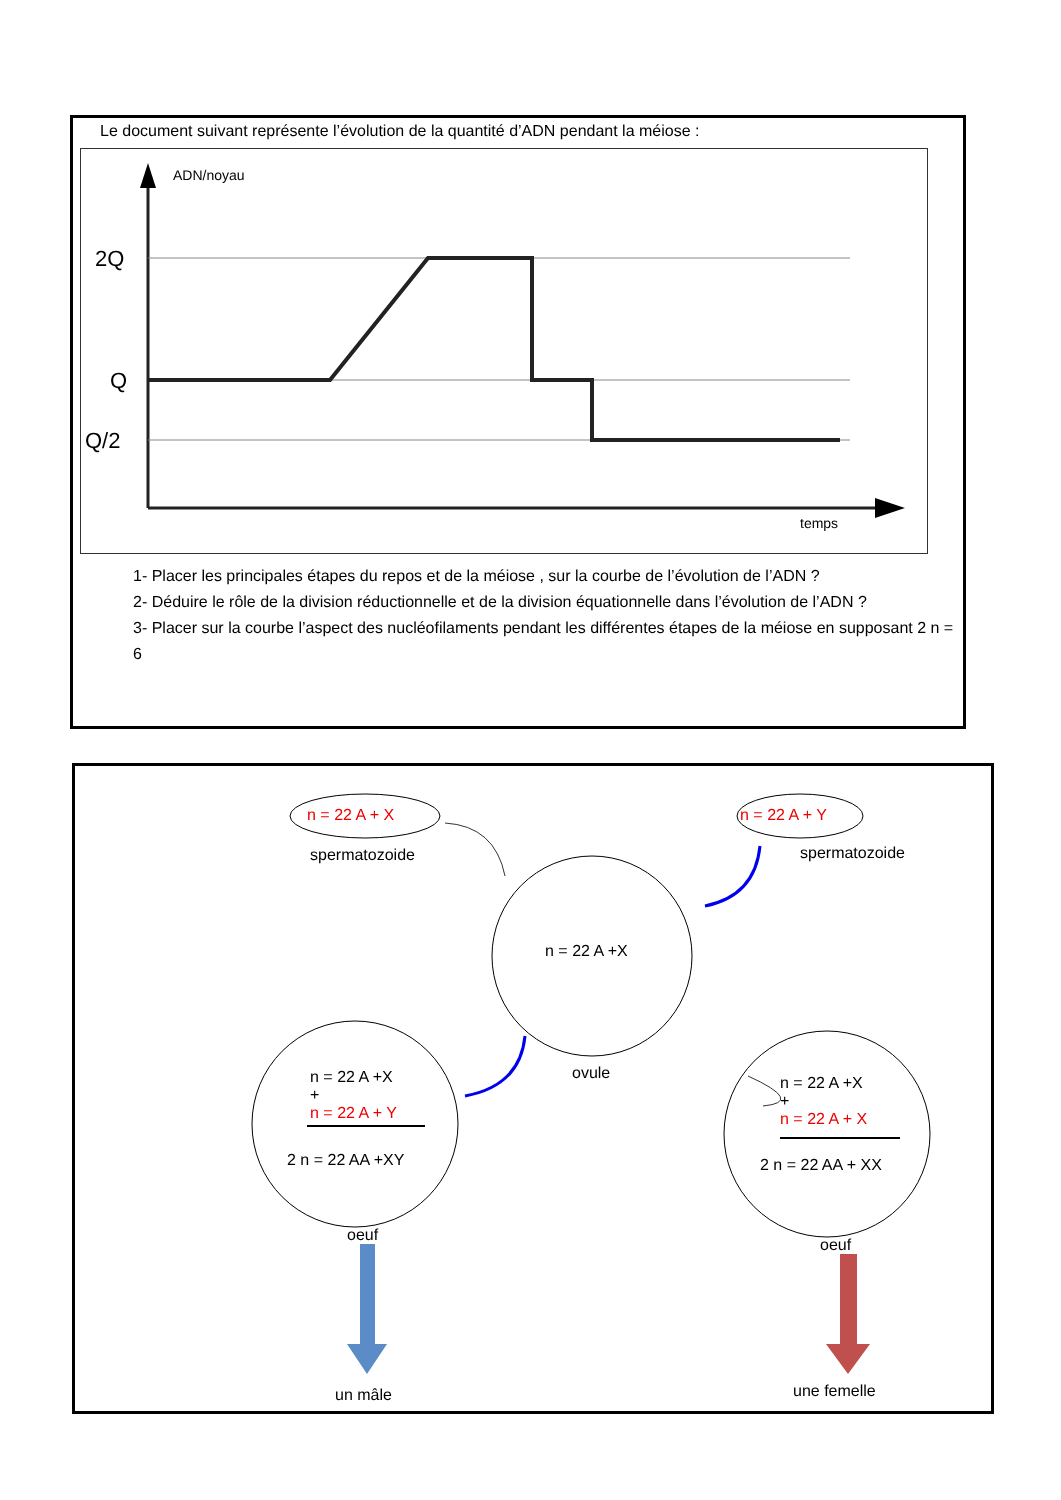Le document suivant représente l’évolution de la quantité d’ADN pendant la méiose :
ADN/noyau
2Q
Q
Q/2
temps
1- Placer les principales étapes du repos et de la méiose , sur la courbe de l’évolution de l’ADN ?
2- Déduire le rôle de la division réductionnelle et de la division équationnelle dans l’évolution de l’ADN ?
3- Placer sur la courbe l’aspect des nucléofilaments pendant les différentes étapes de la méiose en supposant 2 n = 6
n = 22 A + X n = 22 A + Y
spermatozoide spermatozoide
n = 22 A +X
ovule
n = 22 A +X
+
n = 22 A + Y
2 n = 22 AA +XY
n = 22 A +X
+
n = 22 A + X
2 n = 22 AA + XX
oeuf
oeuf
un mâle une femelle